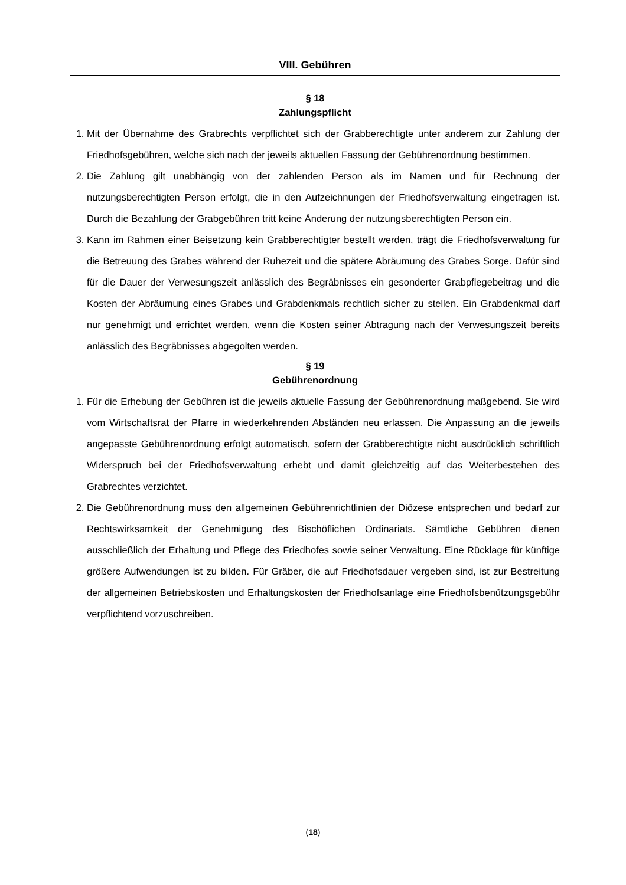VIII. Gebühren
§ 18
Zahlungspflicht
1. Mit der Übernahme des Grabrechts verpflichtet sich der Grabberechtigte unter anderem zur Zahlung der Friedhofsgebühren, welche sich nach der jeweils aktuellen Fassung der Gebührenordnung bestimmen.
2. Die Zahlung gilt unabhängig von der zahlenden Person als im Namen und für Rechnung der nutzungsberechtigten Person erfolgt, die in den Aufzeichnungen der Friedhofsverwaltung eingetragen ist. Durch die Bezahlung der Grabgebühren tritt keine Änderung der nutzungsberechtigten Person ein.
3. Kann im Rahmen einer Beisetzung kein Grabberechtigter bestellt werden, trägt die Friedhofsverwaltung für die Betreuung des Grabes während der Ruhezeit und die spätere Abräumung des Grabes Sorge. Dafür sind für die Dauer der Verwesungszeit anlässlich des Begräbnisses ein gesonderter Grabpflegebeitrag und die Kosten der Abräumung eines Grabes und Grabdenkmals rechtlich sicher zu stellen. Ein Grabdenkmal darf nur genehmigt und errichtet werden, wenn die Kosten seiner Abtragung nach der Verwesungszeit bereits anlässlich des Begräbnisses abgegolten werden.
§ 19
Gebührenordnung
1. Für die Erhebung der Gebühren ist die jeweils aktuelle Fassung der Gebührenordnung maßgebend. Sie wird vom Wirtschaftsrat der Pfarre in wiederkehrenden Abständen neu erlassen. Die Anpassung an die jeweils angepasste Gebührenordnung erfolgt automatisch, sofern der Grabberechtigte nicht ausdrücklich schriftlich Widerspruch bei der Friedhofsverwaltung erhebt und damit gleichzeitig auf das Weiterbestehen des Grabrechtes verzichtet.
2. Die Gebührenordnung muss den allgemeinen Gebührenrichtlinien der Diözese entsprechen und bedarf zur Rechtswirksamkeit der Genehmigung des Bischöflichen Ordinariats. Sämtliche Gebühren dienen ausschließlich der Erhaltung und Pflege des Friedhofes sowie seiner Verwaltung. Eine Rücklage für künftige größere Aufwendungen ist zu bilden. Für Gräber, die auf Friedhofsdauer vergeben sind, ist zur Bestreitung der allgemeinen Betriebskosten und Erhaltungskosten der Friedhofsanlage eine Friedhofsbenützungsgebühr verpflichtend vorzuschreiben.
(18)